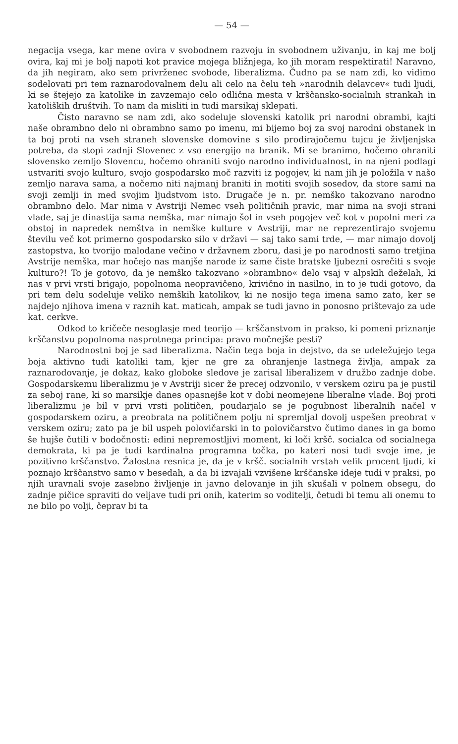— 54 —
negacija vsega, kar mene ovira v svobodnem razvoju in svobodnem uživanju, in kaj me bolj ovira, kaj mi je bolj napoti kot pravice mojega bližnjega, ko jih moram respektirati! Naravno, da jih negiram, ako sem privrženec svobode, liberalizma. Čudno pa se nam zdi, ko vidimo sodelovati pri tem raznarodovalnem delu ali celo na čelu teh »narodnih delavcev« tudi ljudi, ki se štejejo za katolike in zavzemajo celo odlična mesta v krščansko-socialnih strankah in katoliških društvih. To nam da misliti in tudi marsikaj sklepati.
Čisto naravno se nam zdi, ako sodeluje slovenski katolik pri narodni obrambi, kajti naše obrambno delo ni obrambno samo po imenu, mi bijemo boj za svoj narodni obstanek in ta boj proti na vseh straneh slovenske domovine s silo prodirajočemu tujcu je življenjska potreba, da stopi zadnji Slovenec z vso energijo na branik. Mi se branimo, hočemo ohraniti slovensko zemljo Slovencu, hočemo ohraniti svojo narodno individualnost, in na njeni podlagi ustvariti svojo kulturo, svojo gospodarsko moč razviti iz pogojev, ki nam jih je položila v našo zemljo narava sama, a nočemo niti najmanj braniti in motiti svojih sosedov, da store sami na svoji zemlji in med svojim ljudstvom isto. Drugače je n. pr. nemško takozvano narodno obrambno delo. Mar nima v Avstriji Nemec vseh političnih pravic, mar nima na svoji strani vlade, saj je dinastija sama nemška, mar nimajo šol in vseh pogojev več kot v popolni meri za obstoj in napredek nemštva in nemške kulture v Avstriji, mar ne reprezentirajo svojemu številu več kot primerno gospodarsko silo v državi — saj tako sami trde, — mar nimajo dovolj zastopstva, ko tvorijo malodane večino v državnem zboru, dasi je po narodnosti samo tretjina Avstrije nemška, mar hočejo nas manjše narode iz same čiste bratske ljubezni osrečiti s svoje kulturo?! To je gotovo, da je nemško takozvano »obrambno« delo vsaj v alpskih deželah, ki nas v prvi vrsti brigajo, popolnoma neopravičeno, krivično in nasilno, in to je tudi gotovo, da pri tem delu sodeluje veliko nemških katolikov, ki ne nosijo tega imena samo zato, ker se najdejo njihova imena v raznih kat. maticah, ampak se tudi javno in ponosno prištevajo za ude kat. cerkve.
Odkod to kričeče nesoglasje med teorijo — krščanstvom in prakso, ki pomeni priznanje krščanstvu popolnoma nasprotnega principa: pravo močnejše pesti?
Narodnostni boj je sad liberalizma. Način tega boja in dejstvo, da se udeležujejo tega boja aktivno tudi katoliki tam, kjer ne gre za ohranjenje lastnega življa, ampak za raznarodovanje, je dokaz, kako globoke sledove je zarisal liberalizem v družbo zadnje dobe. Gospodarskemu liberalizmu je v Avstriji sicer že precej odzvonilo, v verskem oziru pa je pustil za seboj rane, ki so marsikje danes opasnejše kot v dobi neomejene liberalne vlade. Boj proti liberalizmu je bil v prvi vrsti političen, poudarjalo se je pogubnost liberalnih načel v gospodarskem oziru, a preobrata na političnem polju ni spremljal dovolj uspešen preobrat v verskem oziru; zato pa je bil uspeh polovičarski in to polovičarstvo čutimo danes in ga bomo še hujše čutili v bodočnosti: edini nepremostljivi moment, ki loči kršč. socialca od socialnega demokrata, ki pa je tudi kardinalna programna točka, po kateri nosi tudi svoje ime, je pozitivno krščanstvo. Žalostna resnica je, da je v kršč. socialnih vrstah velik procent ljudi, ki poznajo krščanstvo samo v besedah, a da bi izvajali vzvišene krščanske ideje tudi v praksi, po njih uravnali svoje zasebno življenje in javno delovanje in jih skušali v polnem obsegu, do zadnje pičice spraviti do veljave tudi pri onih, katerim so voditelji, četudi bi temu ali onemu to ne bilo po volji, čeprav bi ta